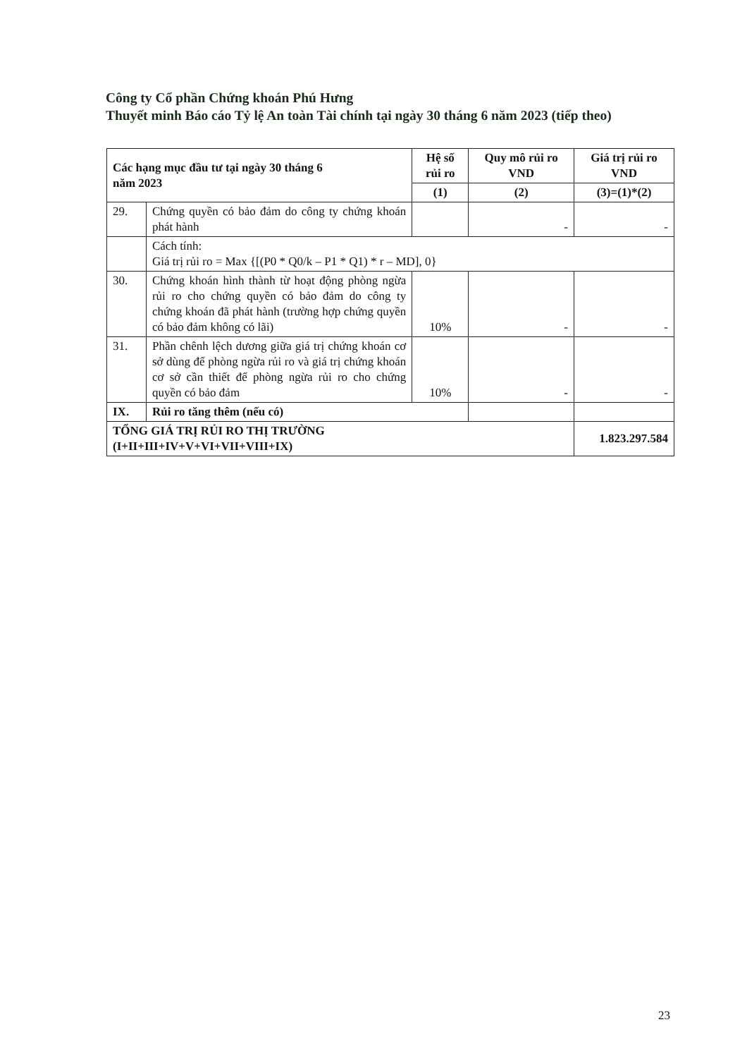Công ty Cổ phần Chứng khoán Phú Hưng
Thuyết minh Báo cáo Tỷ lệ An toàn Tài chính tại ngày 30 tháng 6 năm 2023 (tiếp theo)
| Các hạng mục đầu tư tại ngày 30 tháng 6 năm 2023 | | Hệ số rủi ro | Quy mô rủi ro VND | Giá trị rủi ro VND |
| --- | --- | --- | --- | --- |
| | | (1) | (2) | (3)=(1)*(2) |
| 29. | Chứng quyền có bảo đảm do công ty chứng khoán phát hành | | - | - |
| | Cách tính: Giá trị rủi ro = Max {[(P0 * Q0/k – P1 * Q1) * r – MD], 0} | | | |
| 30. | Chứng khoán hình thành từ hoạt động phòng ngừa rủi ro cho chứng quyền có bảo đảm do công ty chứng khoán đã phát hành (trường hợp chứng quyền có bảo đảm không có lãi) | 10% | - | - |
| 31. | Phần chênh lệch dương giữa giá trị chứng khoán cơ sở dùng để phòng ngừa rủi ro và giá trị chứng khoán cơ sở cần thiết để phòng ngừa rủi ro cho chứng quyền có bảo đảm | 10% | - | - |
| IX. | Rủi ro tăng thêm (nếu có) | | | |
| TỔNG GIÁ TRỊ RỦI RO THỊ TRƯỜNG (I+II+III+IV+V+VI+VII+VIII+IX) | | | | 1.823.297.584 |
23